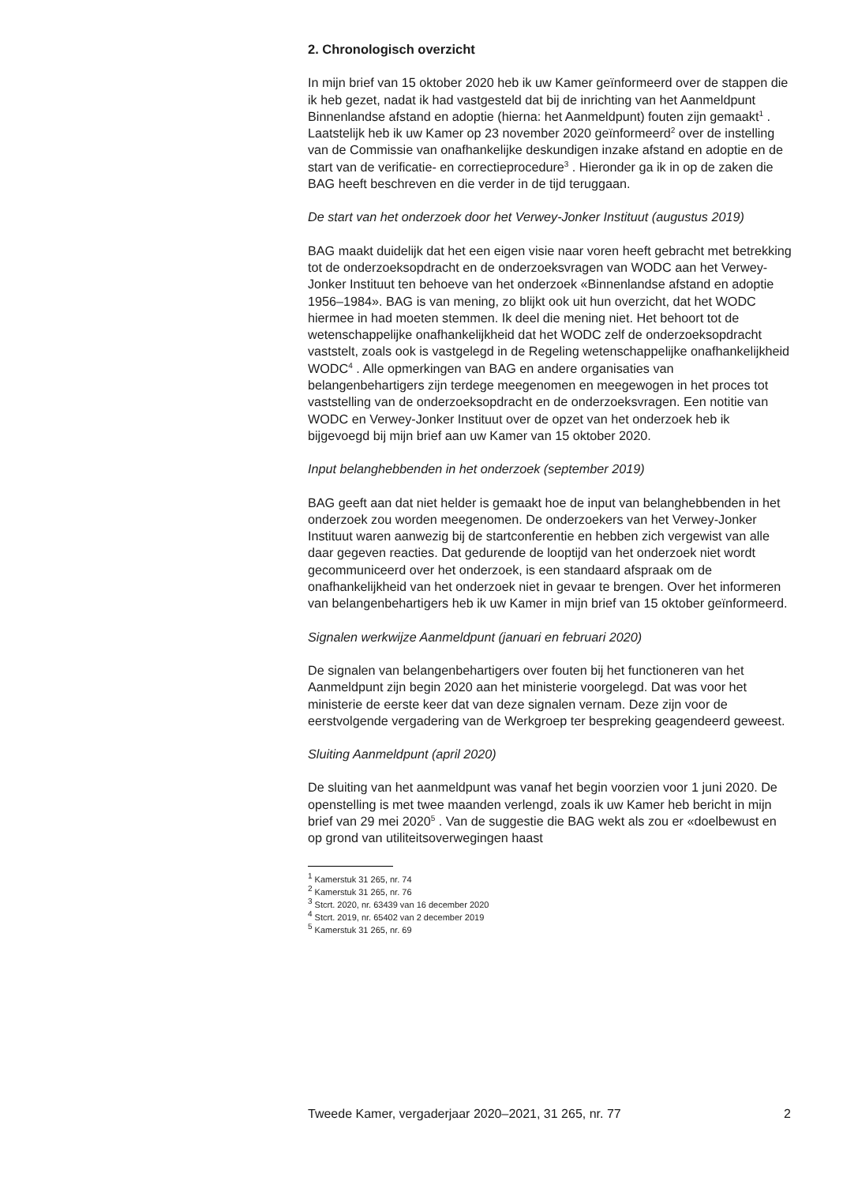2. Chronologisch overzicht
In mijn brief van 15 oktober 2020 heb ik uw Kamer geïnformeerd over de stappen die ik heb gezet, nadat ik had vastgesteld dat bij de inrichting van het Aanmeldpunt Binnenlandse afstand en adoptie (hierna: het Aanmeldpunt) fouten zijn gemaakt<sup>1</sup> . Laatstelijk heb ik uw Kamer op 23 november 2020 geïnformeerd<sup>2</sup> over de instelling van de Commissie van onafhankelijke deskundigen inzake afstand en adoptie en de start van de verificatie- en correctieprocedure<sup>3</sup> . Hieronder ga ik in op de zaken die BAG heeft beschreven en die verder in de tijd teruggaan.
De start van het onderzoek door het Verwey-Jonker Instituut (augustus 2019)
BAG maakt duidelijk dat het een eigen visie naar voren heeft gebracht met betrekking tot de onderzoeksopdracht en de onderzoeksvragen van WODC aan het Verwey-Jonker Instituut ten behoeve van het onderzoek «Binnenlandse afstand en adoptie 1956–1984». BAG is van mening, zo blijkt ook uit hun overzicht, dat het WODC hiermee in had moeten stemmen. Ik deel die mening niet. Het behoort tot de wetenschappelijke onafhankelijkheid dat het WODC zelf de onderzoeksopdracht vaststelt, zoals ook is vastgelegd in de Regeling wetenschappelijke onafhankelijkheid WODC<sup>4</sup> . Alle opmerkingen van BAG en andere organisaties van belangenbehartigers zijn terdege meegenomen en meegewogen in het proces tot vaststelling van de onderzoeksopdracht en de onderzoeksvragen. Een notitie van WODC en Verwey-Jonker Instituut over de opzet van het onderzoek heb ik bijgevoegd bij mijn brief aan uw Kamer van 15 oktober 2020.
Input belanghebbenden in het onderzoek (september 2019)
BAG geeft aan dat niet helder is gemaakt hoe de input van belanghebbenden in het onderzoek zou worden meegenomen. De onderzoekers van het Verwey-Jonker Instituut waren aanwezig bij de startconferentie en hebben zich vergewist van alle daar gegeven reacties. Dat gedurende de looptijd van het onderzoek niet wordt gecommuniceerd over het onderzoek, is een standaard afspraak om de onafhankelijkheid van het onderzoek niet in gevaar te brengen. Over het informeren van belangenbehartigers heb ik uw Kamer in mijn brief van 15 oktober geïnformeerd.
Signalen werkwijze Aanmeldpunt (januari en februari 2020)
De signalen van belangenbehartigers over fouten bij het functioneren van het Aanmeldpunt zijn begin 2020 aan het ministerie voorgelegd. Dat was voor het ministerie de eerste keer dat van deze signalen vernam. Deze zijn voor de eerstvolgende vergadering van de Werkgroep ter bespreking geagendeerd geweest.
Sluiting Aanmeldpunt (april 2020)
De sluiting van het aanmeldpunt was vanaf het begin voorzien voor 1 juni 2020. De openstelling is met twee maanden verlengd, zoals ik uw Kamer heb bericht in mijn brief van 29 mei 2020<sup>5</sup> . Van de suggestie die BAG wekt als zou er «doelbewust en op grond van utiliteitsoverwegingen haast
<sup>1</sup> Kamerstuk 31 265, nr. 74
<sup>2</sup> Kamerstuk 31 265, nr. 76
<sup>3</sup> Stcrt. 2020, nr. 63439 van 16 december 2020
<sup>4</sup> Stcrt. 2019, nr. 65402 van 2 december 2019
<sup>5</sup> Kamerstuk 31 265, nr. 69
Tweede Kamer, vergaderjaar 2020–2021, 31 265, nr. 77 2